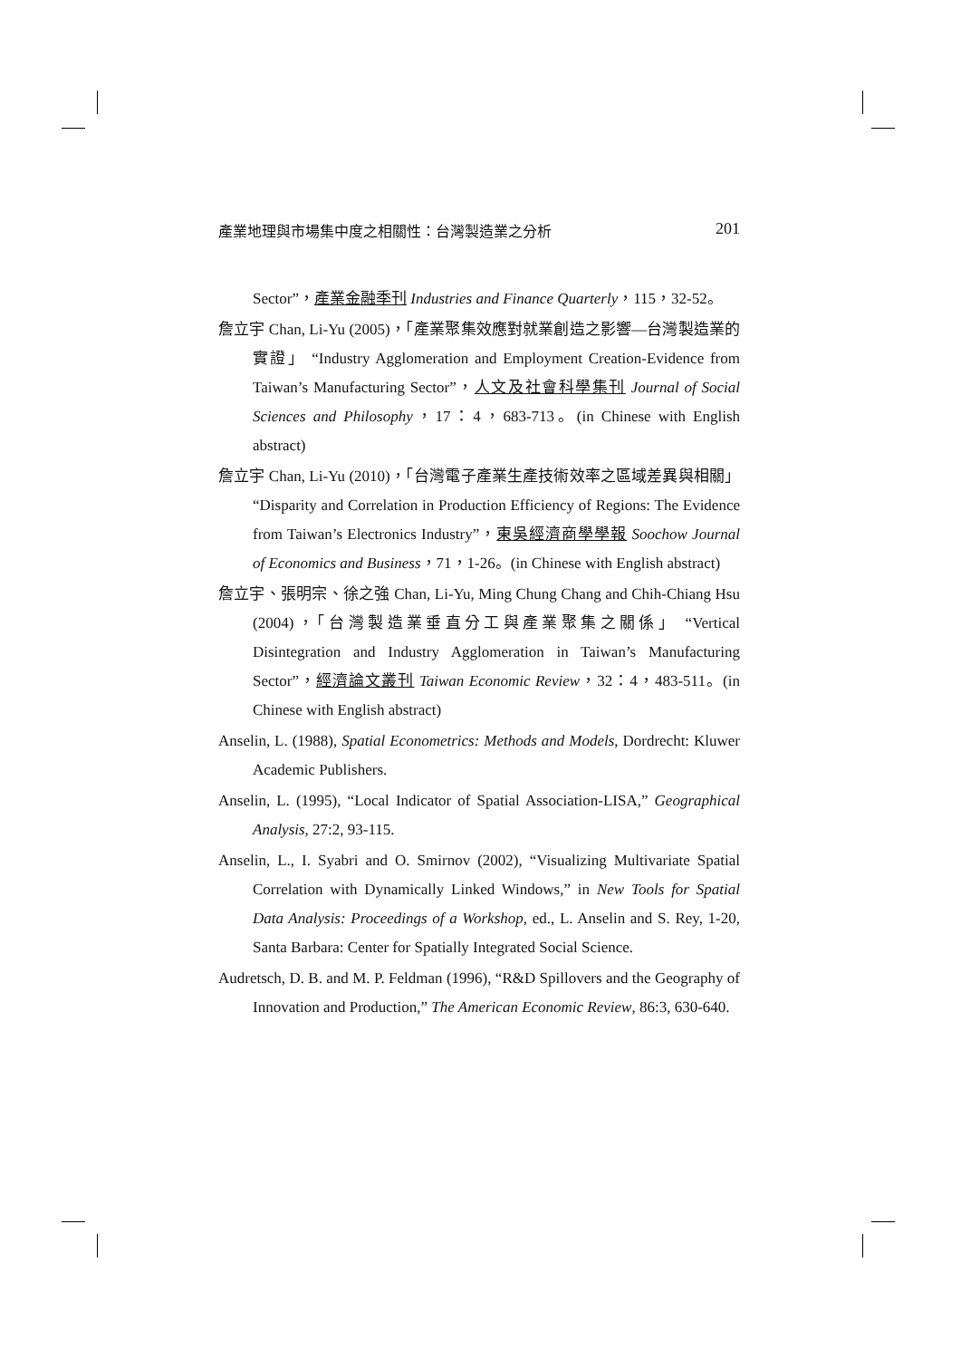產業地理與市場集中度之相關性：台灣製造業之分析 201
Sector”，產業金融季刊 Industries and Finance Quarterly，115，32-52。
詹立宇 Chan, Li-Yu (2005)，「產業聚集效應對就業創造之影響—台灣製造業的實證」 “Industry Agglomeration and Employment Creation-Evidence from Taiwan’s Manufacturing Sector”，人文及社會科學集刊 Journal of Social Sciences and Philosophy，17：4，683-713。(in Chinese with English abstract)
詹立宇 Chan, Li-Yu (2010)，「台灣電子產業生產技術效率之區域差異與相關」 “Disparity and Correlation in Production Efficiency of Regions: The Evidence from Taiwan’s Electronics Industry”，東吳經濟商學學報 Soochow Journal of Economics and Business，71，1-26。(in Chinese with English abstract)
詹立宇、張明宗、徐之強 Chan, Li-Yu, Ming Chung Chang and Chih-Chiang Hsu (2004)，「台灣製造業垂直分工與產業聚集之關係」 “Vertical Disintegration and Industry Agglomeration in Taiwan’s Manufacturing Sector”，經濟論文叢刊 Taiwan Economic Review，32：4，483-511。(in Chinese with English abstract)
Anselin, L. (1988), Spatial Econometrics: Methods and Models, Dordrecht: Kluwer Academic Publishers.
Anselin, L. (1995), “Local Indicator of Spatial Association-LISA,” Geographical Analysis, 27:2, 93-115.
Anselin, L., I. Syabri and O. Smirnov (2002), “Visualizing Multivariate Spatial Correlation with Dynamically Linked Windows,” in New Tools for Spatial Data Analysis: Proceedings of a Workshop, ed., L. Anselin and S. Rey, 1-20, Santa Barbara: Center for Spatially Integrated Social Science.
Audretsch, D. B. and M. P. Feldman (1996), “R&D Spillovers and the Geography of Innovation and Production,” The American Economic Review, 86:3, 630-640.